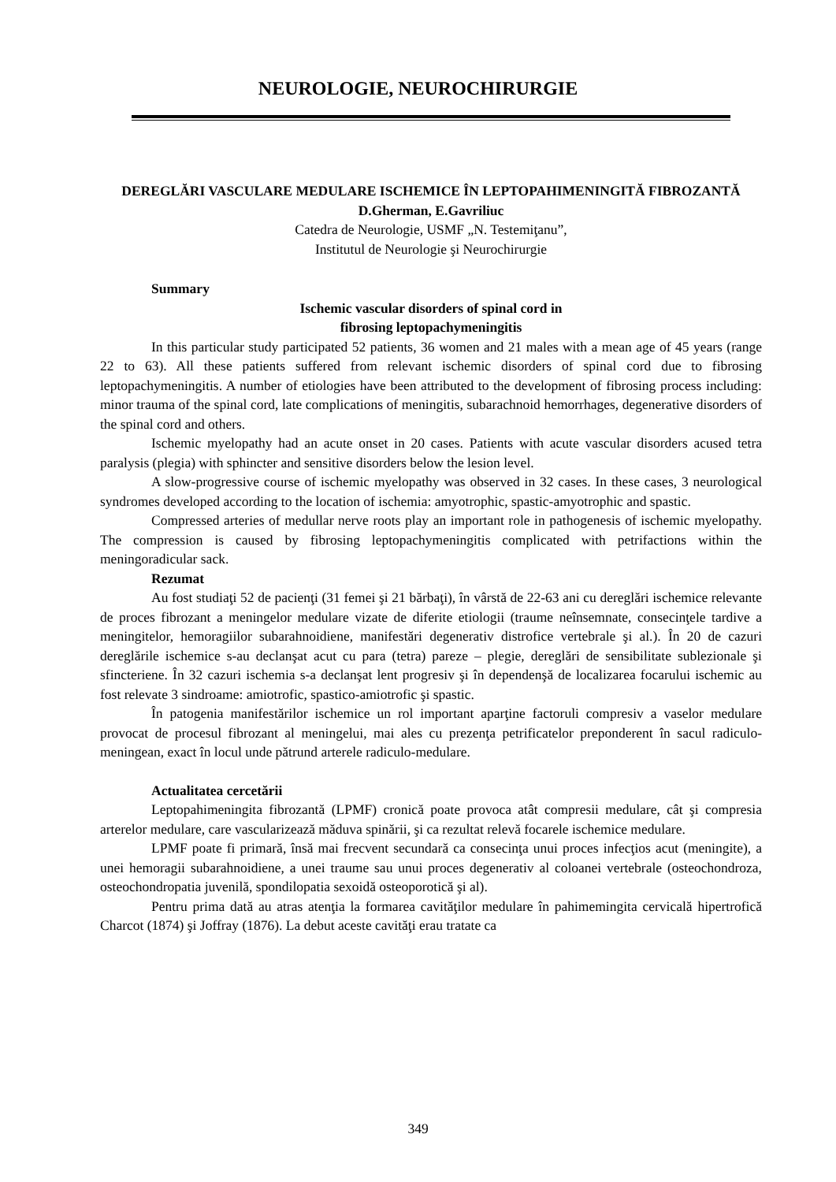NEUROLOGIE, NEUROCHIRURGIE
DEREGLĂRI VASCULARE MEDULARE ISCHEMICE ÎN LEPTOPAHIMENINGITĂ FIBROZANTĂ
D.Gherman, E.Gavriliuc
Catedra de Neurologie, USMF „N. Testemiţanu”,
Institutul de Neurologie şi Neurochirurgie
Summary
Ischemic vascular disorders of spinal cord in
fibrosing leptopachymeningitis
In this particular study participated 52 patients, 36 women and 21 males with a mean age of 45 years (range 22 to 63). All these patients suffered from relevant ischemic disorders of spinal cord due to fibrosing leptopachymeningitis. A number of etiologies have been attributed to the development of fibrosing process including: minor trauma of the spinal cord, late complications of meningitis, subarachnoid hemorrhages, degenerative disorders of the spinal cord and others.
Ischemic myelopathy had an acute onset in 20 cases. Patients with acute vascular disorders acused tetra paralysis (plegia) with sphincter and sensitive disorders below the lesion level.
A slow-progressive course of ischemic myelopathy was observed in 32 cases. In these cases, 3 neurological syndromes developed according to the location of ischemia: amyotrophic, spastic-amyotrophic and spastic.
Compressed arteries of medullar nerve roots play an important role in pathogenesis of ischemic myelopathy. The compression is caused by fibrosing leptopachymeningitis complicated with petrifactions within the meningoradicular sack.
Rezumat
Au fost studiaţi 52 de pacienţi (31 femei şi 21 bărbaţi), în vârstă de 22-63 ani cu dereglări ischemice relevante de proces fibrozant a meningelor medulare vizate de diferite etiologii (traume neînsemnate, consecinţele tardive a meningitelor, hemoragiilor subarahnoidiene, manifestări degenerativ distrofice vertebrale şi al.). În 20 de cazuri dereglările ischemice s-au declanşat acut cu para (tetra) pareze – plegie, dereglări de sensibilitate sublezionale şi sfincteriene. În 32 cazuri ischemia s-a declanşat lent progresiv şi în dependenşă de localizarea focarului ischemic au fost relevate 3 sindroame: amiotrofic, spastico-amiotrofic şi spastic.
În patogenia manifestărilor ischemice un rol important aparţine factoruli compresiv a vaselor medulare provocat de procesul fibrozant al meningelui, mai ales cu prezenţa petrificatelor preponderent în sacul radiculo-meningean, exact în locul unde pătrund arterele radiculo-medulare.
Actualitatea cercetării
Leptopahimeningita fibrozantă (LPMF) cronică poate provoca atât compresii medulare, cât şi compresia arterelor medulare, care vascularizează măduva spinării, şi ca rezultat relevă focarele ischemice medulare.
LPMF poate fi primară, însă mai frecvent secundară ca consecinţa unui proces infecţios acut (meningite), a unei hemoragii subarahnoidiene, a unei traume sau unui proces degenerativ al coloanei vertebrale (osteochondroza, osteochondropatia juvenilă, spondilopatia sexoidă osteoporotică şi al).
Pentru prima dată au atras atenţia la formarea cavităţilor medulare în pahimemingita cervicală hipertrofică Charcot (1874) şi Joffray (1876). La debut aceste cavităţi erau tratate ca
349